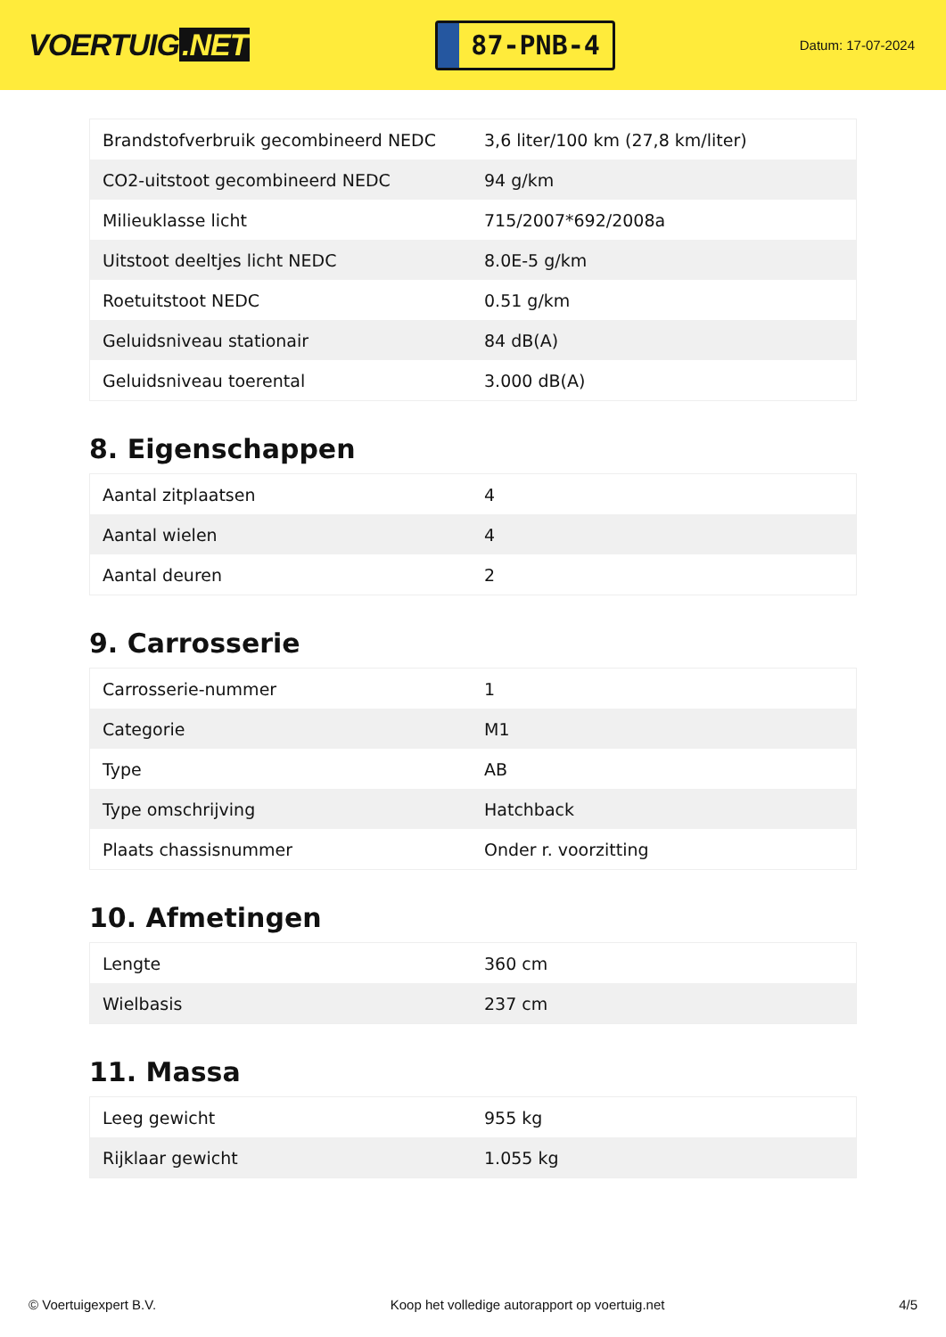VOERTUIG.NET
87-PNB-4
Datum: 17-07-2024
| Brandstofverbruik gecombineerd NEDC | 3,6 liter/100 km (27,8 km/liter) |
| CO2-uitstoot gecombineerd NEDC | 94 g/km |
| Milieuklasse licht | 715/2007*692/2008a |
| Uitstoot deeltjes licht NEDC | 8.0E-5 g/km |
| Roetuitstoot NEDC | 0.51 g/km |
| Geluidsniveau stationair | 84 dB(A) |
| Geluidsniveau toerental | 3.000 dB(A) |
8. Eigenschappen
| Aantal zitplaatsen | 4 |
| Aantal wielen | 4 |
| Aantal deuren | 2 |
9. Carrosserie
| Carrosserie-nummer | 1 |
| Categorie | M1 |
| Type | AB |
| Type omschrijving | Hatchback |
| Plaats chassisnummer | Onder r. voorzitting |
10. Afmetingen
| Lengte | 360 cm |
| Wielbasis | 237 cm |
11. Massa
| Leeg gewicht | 955 kg |
| Rijklaar gewicht | 1.055 kg |
© Voertuigexpert B.V. Koop het volledige autorapport op voertuig.net 4/5